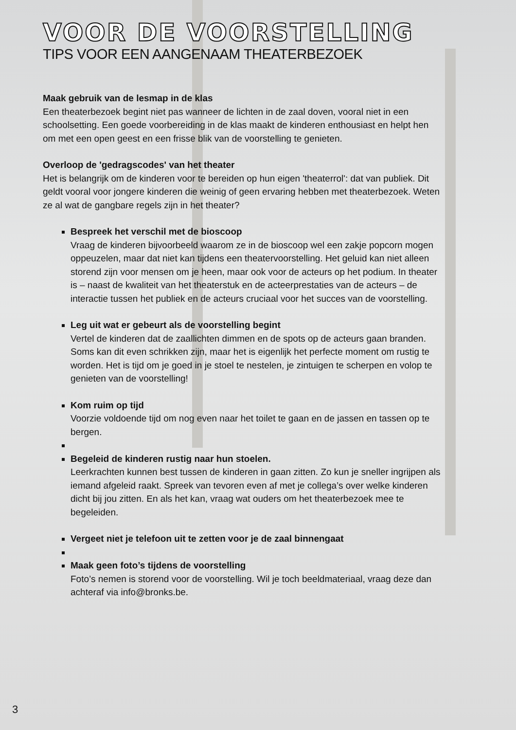VOOR DE VOORSTELLING
TIPS VOOR EEN AANGENAAM THEATERBEZOEK
Maak gebruik van de lesmap in de klas
Een theaterbezoek begint niet pas wanneer de lichten in de zaal doven, vooral niet in een schoolsetting. Een goede voorbereiding in de klas maakt de kinderen enthousiast en helpt hen om met een open geest en een frisse blik van de voorstelling te genieten.
Overloop de 'gedragscodes' van het theater
Het is belangrijk om de kinderen voor te bereiden op hun eigen 'theaterrol': dat van publiek. Dit geldt vooral voor jongere kinderen die weinig of geen ervaring hebben met theaterbezoek. Weten ze al wat de gangbare regels zijn in het theater?
Bespreek het verschil met de bioscoop
Vraag de kinderen bijvoorbeeld waarom ze in de bioscoop wel een zakje popcorn mogen oppeuzelen, maar dat niet kan tijdens een theatervoorstelling. Het geluid kan niet alleen storend zijn voor mensen om je heen, maar ook voor de acteurs op het podium. In theater is – naast de kwaliteit van het theaterstuk en de acteerprestaties van de acteurs – de interactie tussen het publiek en de acteurs cruciaal voor het succes van de voorstelling.
Leg uit wat er gebeurt als de voorstelling begint
Vertel de kinderen dat de zaallichten dimmen en de spots op de acteurs gaan branden. Soms kan dit even schrikken zijn, maar het is eigenlijk het perfecte moment om rustig te worden. Het is tijd om je goed in je stoel te nestelen, je zintuigen te scherpen en volop te genieten van de voorstelling!
Kom ruim op tijd
Voorzie voldoende tijd om nog even naar het toilet te gaan en de jassen en tassen op te bergen.
Begeleid de kinderen rustig naar hun stoelen.
Leerkrachten kunnen best tussen de kinderen in gaan zitten. Zo kun je sneller ingrijpen als iemand afgeleid raakt. Spreek van tevoren even af met je collega’s over welke kinderen dicht bij jou zitten. En als het kan, vraag wat ouders om het theaterbezoek mee te begeleiden.
Vergeet niet je telefoon uit te zetten voor je de zaal binnengaat
Maak geen foto’s tijdens de voorstelling
Foto’s nemen is storend voor de voorstelling. Wil je toch beeldmateriaal, vraag deze dan achteraf via info@bronks.be.
3